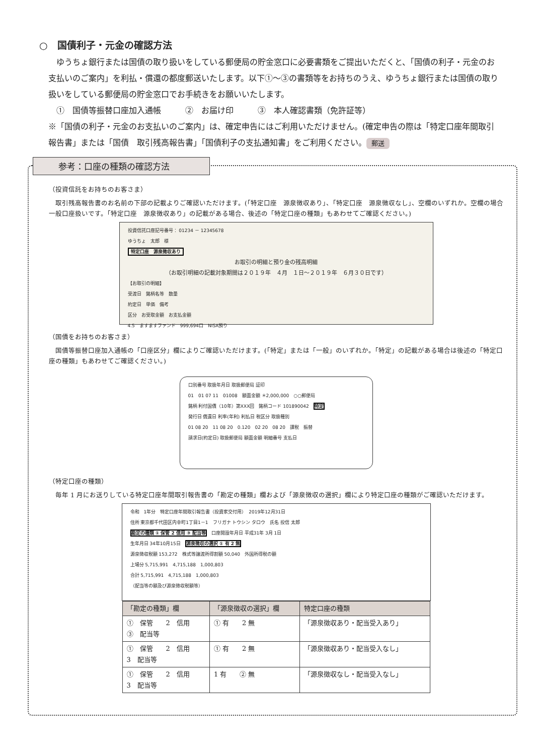○　国債利子・元金の確認方法
　ゆうちょ銀行または国債の取り扱いをしている郵便局の貯金窓口に必要書類をご提出いただくと、「国債の利子・元金のお支払いのご案内」を利払・償還の都度郵送いたします。以下①～③の書類等をお持ちのうえ、ゆうちょ銀行または国債の取り扱いをしている郵便局の貯金窓口でお手続きをお願いいたします。
　①　国債等振替口座加入通帳　　　②　お届け印　　　③　本人確認書類（免許証等）
※「国債の利子・元金のお支払いのご案内」は、確定申告にはご利用いただけません。(確定申告の際は「特定口座年間取引報告書」または「国債　取引残高報告書」「国債利子の支払通知書」をご利用ください。 郵送
参考：口座の種類の確認方法
（投資信託をお持ちのお客さま）
　取引残高報告書のお名前の下部の記載よりご確認いただけます。(「特定口座　源泉徴収あり」、「特定口座　源泉徴収なし」、空欄のいずれか。空欄の場合一般口座扱いです。「特定口座　源泉徴収あり」の記載がある場合、後述の「特定口座の種類」もあわせてご確認ください。)
投資信託口座記号番号： 01234 － 12345678
ゆうちょ　太郎　様
特定口座　源泉徴収あり
お取引の明細と預り金の残高明細
（お取引明細の記載対象期間は２０１９年　４月　１日～２０１９年　６月３０日です）
【お取引の明細】
受渡日　銘柄名等　数量
約定日　単価　備考
区分　お受取金額　お支払金額
4.5　ますますファンド　999,694口　NISA預り
（国債をお持ちのお客さま）
　国債等振替口座加入通帳の「口座区分」欄によりご確認いただけます。(「特定」または「一般」のいずれか。「特定」の記載がある場合は後述の「特定口座の種類」もあわせてご確認ください。)
口別番号 取扱年月日 取扱郵便局 証印
01　01 07 11　01008　額面金額 ＊2,000,000　○○郵便局
銘柄 利付国債（10年）第XXX回　銘柄コード 101890042　特定
発行日 償還日 利率(年利) 利払日 税区分 取扱種別
01 08 20　11 08 20　0.120　02 20　08 20　課税　振替
請求日(約定日) 取扱郵便局 額面金額 明細番号 支払日
（特定口座の種類）
　毎年 1 月にお送りしている特定口座年間取引報告書の「勘定の種類」欄および「源泉徴収の選択」欄により特定口座の種類がご確認いただけます。
令和　1年分　特定口座年間取引報告書（投資家交付用）　2019年12月31日
住所 東京都千代田区内幸町1丁目1－1　フリガナ トウシン タロウ　氏名 投信 太郎
勘定の種類 ① 保管 2 信用 ③ 配当等　口座開設年月日 平成31年 3月 1日
生年月日 34年10月15日　源泉徴収の選択 ① 有 2 無
源泉徴収税額 153,272　株式等譲渡所得割額 50,040　外国所得税の額
上場分 5,715,991　4,715,188　1,000,803
合計 5,715,991　4,715,188　1,000,803
（配当等の額及び源泉徴収税額等）
| 「勘定の種類」欄 | 「源泉徴収の選択」欄 | 特定口座の種類 |
| --- | --- | --- |
| ① 保管 2 信用 ③ 配当等 | ① 有 2 無 | 「源泉徴収あり・配当受入あり」 |
| ① 保管 2 信用 3 配当等 | ① 有 2 無 | 「源泉徴収あり・配当受入なし」 |
| ① 保管 2 信用 3 配当等 | 1 有 ② 無 | 「源泉徴収なし・配当受入なし」 |